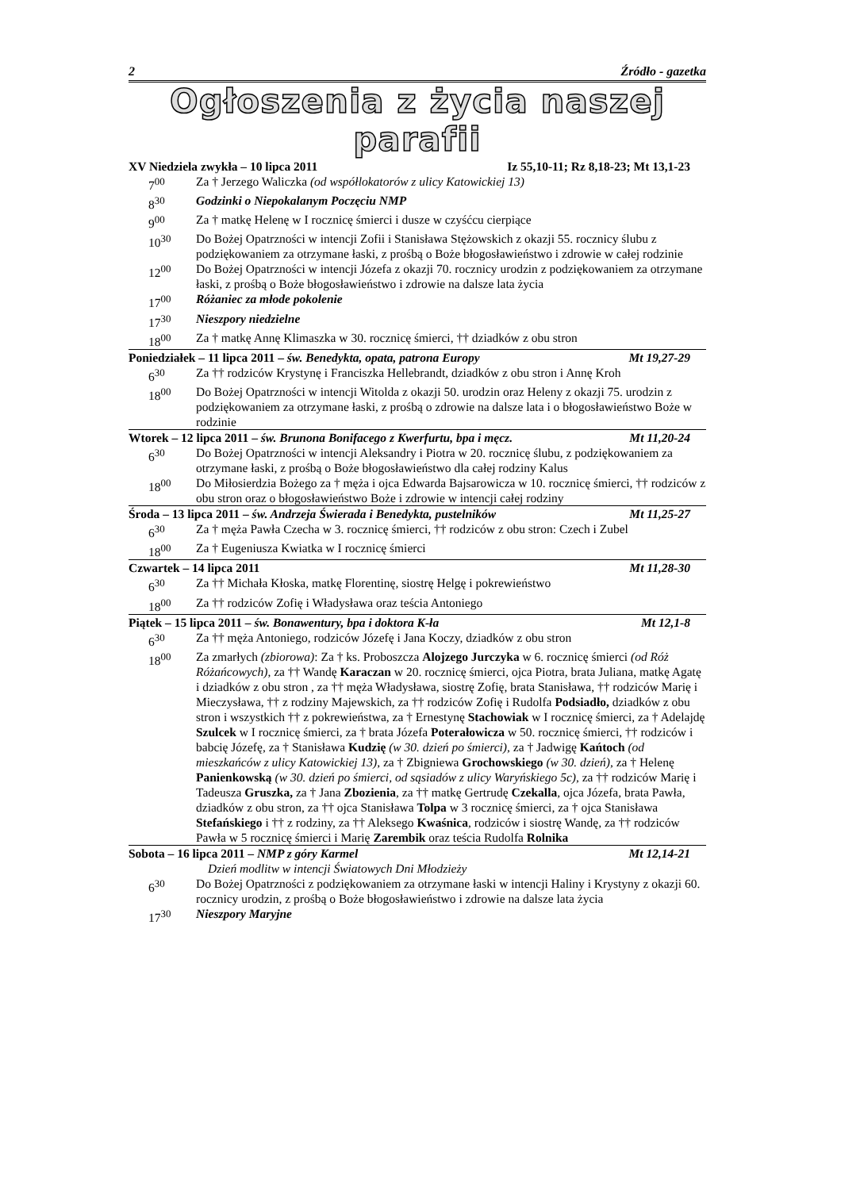2 Źródło - gazetka
Ogłoszenia z życia naszej parafii
XV Niedziela zwykła – 10 lipca 2011 Iz 55,10-11; Rz 8,18-23; Mt 13,1-23
7<sup>00</sup> Za † Jerzego Waliczka (od współlokatorów z ulicy Katowickiej 13)
8<sup>30</sup> Godzinki o Niepokalanym Poczęciu NMP
9<sup>00</sup> Za † matkę Helenę w I rocznicę śmierci i dusze w czyśćcu cierpiące
10<sup>30</sup> Do Bożej Opatrzności w intencji Zofii i Stanisława Stężowskich z okazji 55. rocznicy ślubu z podziękowaniem za otrzymane łaski, z prośbą o Boże błogosławieństwo i zdrowie w całej rodzinie
12<sup>00</sup> Do Bożej Opatrzności w intencji Józefa z okazji 70. rocznicy urodzin z podziękowaniem za otrzymane łaski, z prośbą o Boże błogosławieństwo i zdrowie na dalsze lata życia
17<sup>00</sup> Różaniec za młode pokolenie
17<sup>30</sup> Nieszpory niedzielne
18<sup>00</sup> Za † matkę Annę Klimaszka w 30. rocznicę śmierci, †† dziadków z obu stron
Poniedziałek – 11 lipca 2011 – św. Benedykta, opata, patrona Europy Mt 19,27-29
6<sup>30</sup> Za †† rodziców Krystynę i Franciszka Hellebrandt, dziadków z obu stron i Annę Kroh
18<sup>00</sup> Do Bożej Opatrzności w intencji Witolda z okazji 50. urodzin oraz Heleny z okazji 75. urodzin z podziękowaniem za otrzymane łaski, z prośbą o zdrowie na dalsze lata i o błogosławieństwo Boże w rodzinie
Wtorek – 12 lipca 2011 – św. Brunona Bonifacego z Kwerfurtu, bpa i męcz. Mt 11,20-24
6<sup>30</sup> Do Bożej Opatrzności w intencji Aleksandry i Piotra w 20. rocznicę ślubu, z podziękowaniem za otrzymane łaski, z prośbą o Boże błogosławieństwo dla całej rodziny Kalus
18<sup>00</sup> Do Miłosierdzia Bożego za † męża i ojca Edwarda Bajsarowicza w 10. rocznicę śmierci, †† rodziców z obu stron oraz o błogosławieństwo Boże i zdrowie w intencji całej rodziny
Środa – 13 lipca 2011 – św. Andrzeja Świerada i Benedykta, pustelników Mt 11,25-27
6<sup>30</sup> Za † męża Pawła Czecha w 3. rocznicę śmierci, †† rodziców z obu stron: Czech i Zubel
18<sup>00</sup> Za † Eugeniusza Kwiatka w I rocznicę śmierci
Czwartek – 14 lipca 2011 Mt 11,28-30
6<sup>30</sup> Za †† Michała Kłoska, matkę Florentinę, siostrę Helgę i pokrewieństwo
18<sup>00</sup> Za †† rodziców Zofię i Władysława oraz teścia Antoniego
Piątek – 15 lipca 2011 – św. Bonawentury, bpa i doktora K-ła Mt 12,1-8
6<sup>30</sup> Za †† męża Antoniego, rodziców Józefę i Jana Koczy, dziadków z obu stron
18<sup>00</sup> Za zmarłych (zbiorowa): Za † ks. Proboszcza Alojzego Jurczyka w 6. rocznicę śmierci (od Róż Różańcowych), za †† Wandę Karaczan w 20. rocznicę śmierci, ojca Piotra, brata Juliana, matkę Agatę i dziadków z obu stron , za †† męża Władysława, siostrę Zofię, brata Stanisława, †† rodziców Marię i Mieczysława, †† z rodziny Majewskich, za †† rodziców Zofię i Rudolfa Podsiadło, dziadków z obu stron i wszystkich †† z pokrewieństwa, za † Ernestynę Stachowiak w I rocznicę śmierci, za † Adelajdę Szulcek w I rocznicę śmierci, za † brata Józefa Poterałowicza w 50. rocznicę śmierci, †† rodziców i babcię Józefę, za † Stanisława Kudzię (w 30. dzień po śmierci), za † Jadwigę Kańtoch (od mieszkańców z ulicy Katowickiej 13), za † Zbigniewa Grochowskiego (w 30. dzień), za † Helenę Panienkowską (w 30. dzień po śmierci, od sąsiadów z ulicy Waryńskiego 5c), za †† rodziców Marię i Tadeusza Gruszka, za † Jana Zbozienia, za †† matkę Gertrudę Czekalla, ojca Józefa, brata Pawła, dziadków z obu stron, za †† ojca Stanisława Tolpa w 3 rocznicę śmierci, za † ojca Stanisława Stefańskiego i †† z rodziny, za †† Aleksego Kwaśnica, rodziców i siostrę Wandę, za †† rodziców Pawła w 5 rocznicę śmierci i Marię Zarembik oraz teścia Rudolfa Rolnika
Sobota – 16 lipca 2011 – NMP z góry Karmel Mt 12,14-21
Dzień modlitw w intencji Światowych Dni Młodzieży
6<sup>30</sup> Do Bożej Opatrzności z podziękowaniem za otrzymane łaski w intencji Haliny i Krystyny z okazji 60. rocznicy urodzin, z prośbą o Boże błogosławieństwo i zdrowie na dalsze lata życia
17<sup>30</sup> Nieszpory Maryjne